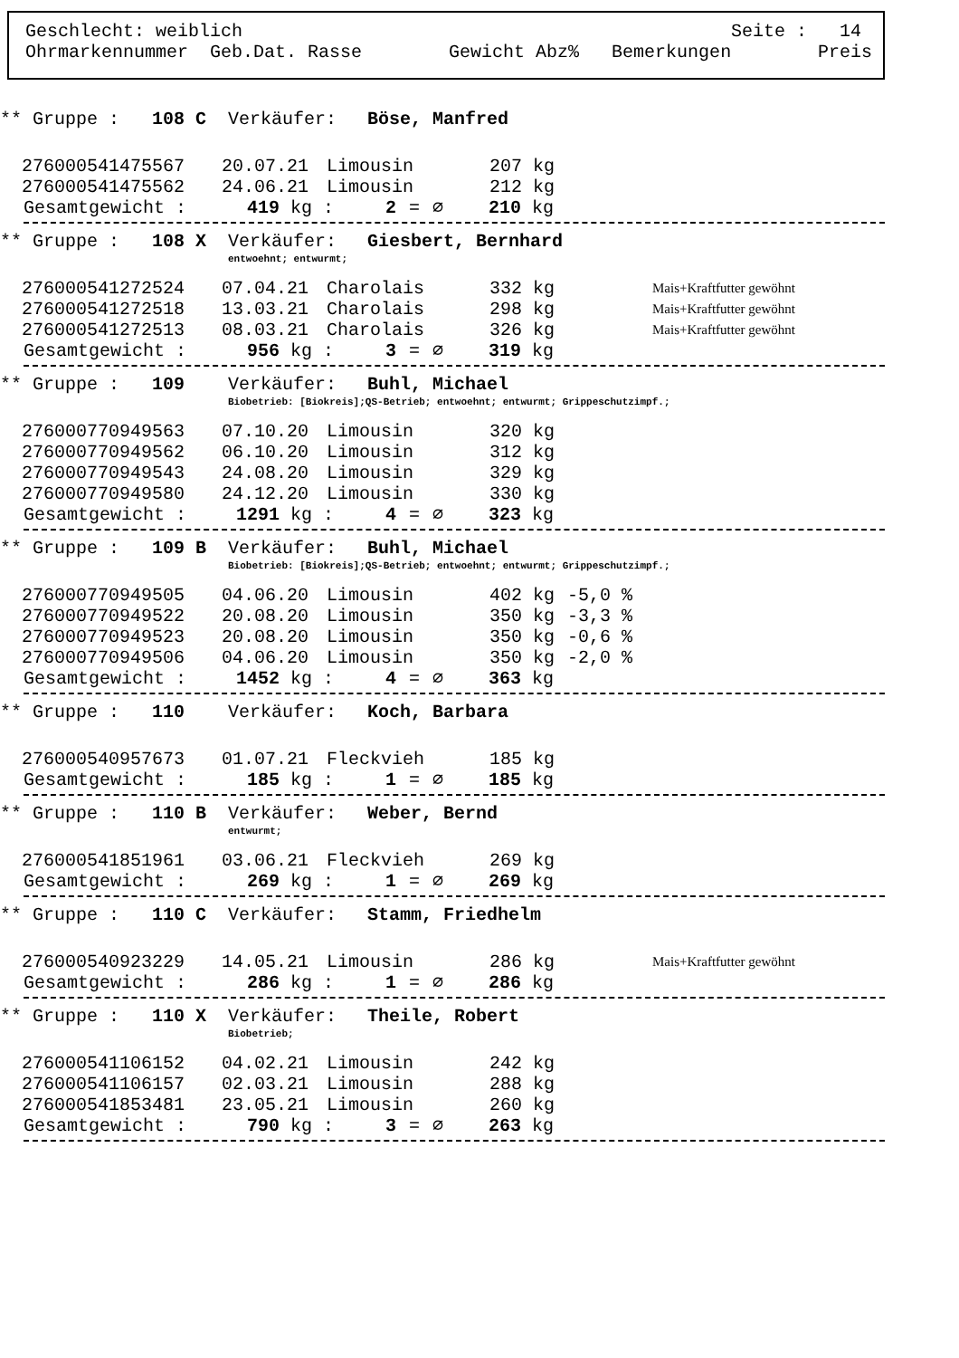Geschlecht: weiblich Seite : 14
Ohrmarkennummer Geb.Dat. Rasse Gewicht Abz% Bemerkungen Preis
** Gruppe : 108 C Verkäufer: Böse, Manfred
| 276000541475567 | 20.07.21 | Limousin | 207 kg | | |
| 276000541475562 | 24.06.21 | Limousin | 212 kg | | |
Gesamtgewicht : 419 kg : 2 = ∅ 210 kg
** Gruppe : 108 X Verkäufer: Giesbert, Bernhard
entwoehnt; entwurmt;
| 276000541272524 | 07.04.21 | Charolais | 332 kg | | Mais+Kraftfutter gewöhnt |
| 276000541272518 | 13.03.21 | Charolais | 298 kg | | Mais+Kraftfutter gewöhnt |
| 276000541272513 | 08.03.21 | Charolais | 326 kg | | Mais+Kraftfutter gewöhnt |
Gesamtgewicht : 956 kg : 3 = ∅ 319 kg
** Gruppe : 109 Verkäufer: Buhl, Michael
Biobetrieb: [Biokreis];QS-Betrieb; entwoehnt; entwurmt; Grippeschutzimpf.;
| 276000770949563 | 07.10.20 | Limousin | 320 kg | | |
| 276000770949562 | 06.10.20 | Limousin | 312 kg | | |
| 276000770949543 | 24.08.20 | Limousin | 329 kg | | |
| 276000770949580 | 24.12.20 | Limousin | 330 kg | | |
Gesamtgewicht : 1291 kg : 4 = ∅ 323 kg
** Gruppe : 109 B Verkäufer: Buhl, Michael
Biobetrieb: [Biokreis];QS-Betrieb; entwoehnt; entwurmt; Grippeschutzimpf.;
| 276000770949505 | 04.06.20 | Limousin | 402 kg | -5,0 % | |
| 276000770949522 | 20.08.20 | Limousin | 350 kg | -3,3 % | |
| 276000770949523 | 20.08.20 | Limousin | 350 kg | -0,6 % | |
| 276000770949506 | 04.06.20 | Limousin | 350 kg | -2,0 % | |
Gesamtgewicht : 1452 kg : 4 = ∅ 363 kg
** Gruppe : 110 Verkäufer: Koch, Barbara
| 276000540957673 | 01.07.21 | Fleckvieh | 185 kg | | |
Gesamtgewicht : 185 kg : 1 = ∅ 185 kg
** Gruppe : 110 B Verkäufer: Weber, Bernd
entwurmt;
| 276000541851961 | 03.06.21 | Fleckvieh | 269 kg | | |
Gesamtgewicht : 269 kg : 1 = ∅ 269 kg
** Gruppe : 110 C Verkäufer: Stamm, Friedhelm
| 276000540923229 | 14.05.21 | Limousin | 286 kg | | Mais+Kraftfutter gewöhnt |
Gesamtgewicht : 286 kg : 1 = ∅ 286 kg
** Gruppe : 110 X Verkäufer: Theile, Robert
Biobetrieb;
| 276000541106152 | 04.02.21 | Limousin | 242 kg | | |
| 276000541106157 | 02.03.21 | Limousin | 288 kg | | |
| 276000541853481 | 23.05.21 | Limousin | 260 kg | | |
Gesamtgewicht : 790 kg : 3 = ∅ 263 kg